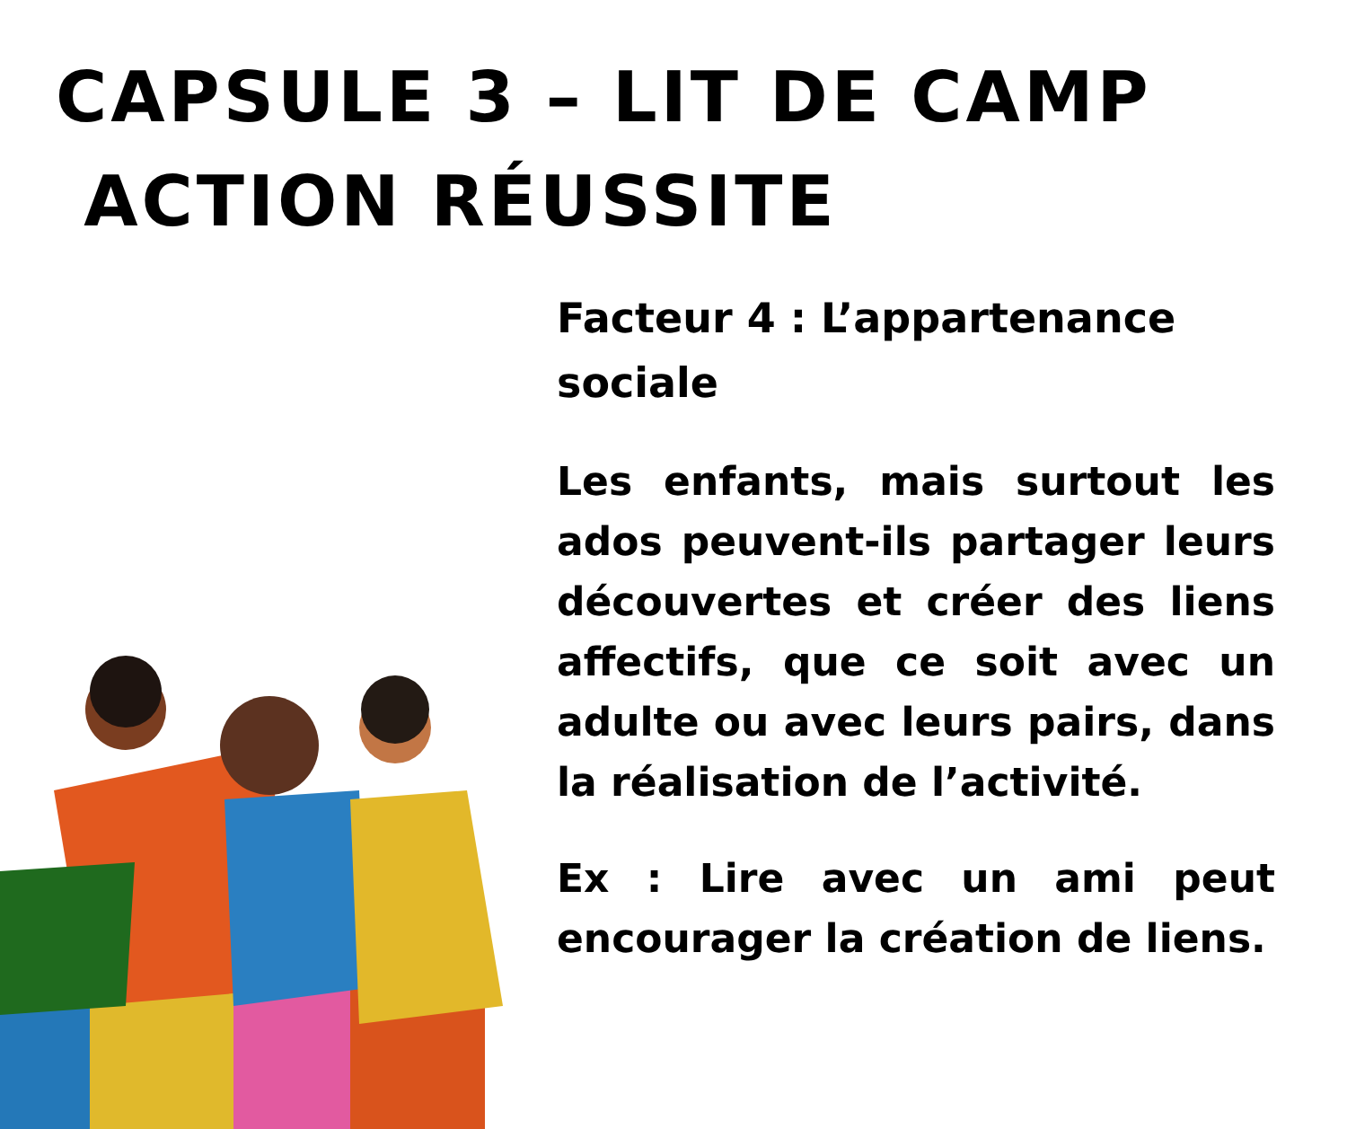CAPSULE 3 – LIT DE CAMP
ACTION RÉUSSITE
Facteur 4 : L’appartenance sociale
Les enfants, mais surtout les ados peuvent-ils partager leurs découvertes et créer des liens affectifs, que ce soit avec un adulte ou avec leurs pairs, dans la réalisation de l’activité.
Ex : Lire avec un ami peut encourager la création de liens.